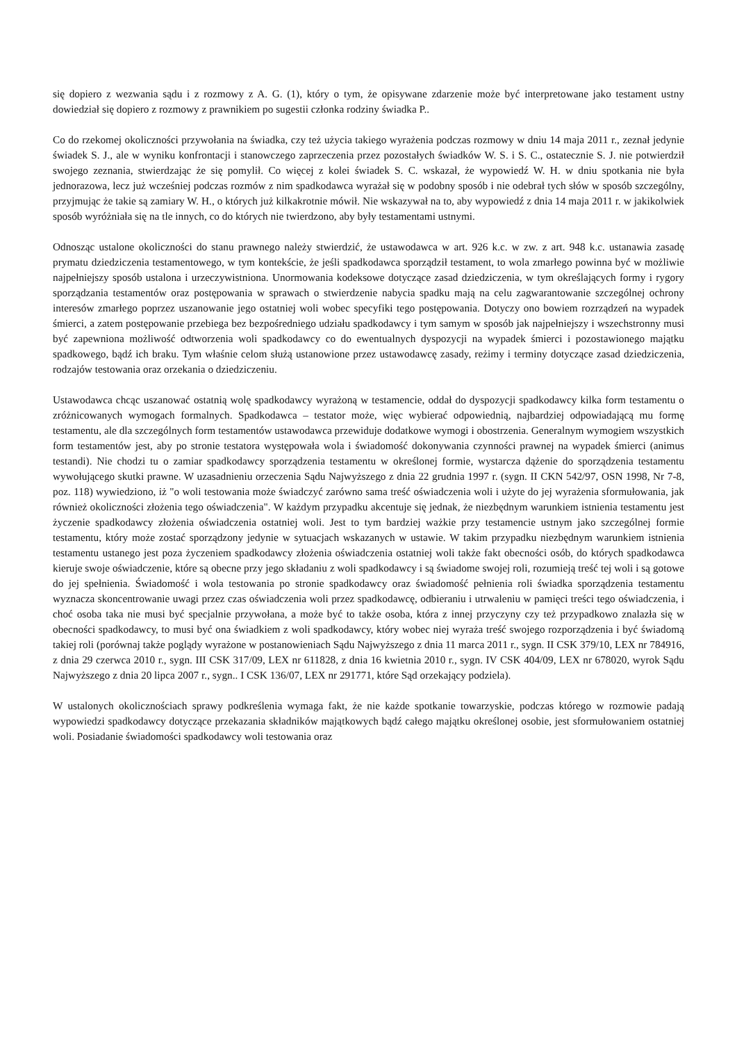się dopiero z wezwania sądu i z rozmowy z A. G. (1), który o tym, że opisywane zdarzenie może być interpretowane jako testament ustny dowiedział się dopiero z rozmowy z prawnikiem po sugestii członka rodziny świadka P..
Co do rzekomej okoliczności przywołania na świadka, czy też użycia takiego wyrażenia podczas rozmowy w dniu 14 maja 2011 r., zeznał jedynie świadek S. J., ale w wyniku konfrontacji i stanowczego zaprzeczenia przez pozostałych świadków W. S. i S. C., ostatecznie S. J. nie potwierdził swojego zeznania, stwierdzając że się pomylił. Co więcej z kolei świadek S. C. wskazał, że wypowiedź W. H. w dniu spotkania nie była jednorazowa, lecz już wcześniej podczas rozmów z nim spadkodawca wyrażał się w podobny sposób i nie odebrał tych słów w sposób szczególny, przyjmując że takie są zamiary W. H., o których już kilkakrotnie mówił. Nie wskazywał na to, aby wypowiedź z dnia 14 maja 2011 r. w jakikolwiek sposób wyróżniała się na tle innych, co do których nie twierdzono, aby były testamentami ustnymi.
Odnosząc ustalone okoliczności do stanu prawnego należy stwierdzić, że ustawodawca w art. 926 k.c. w zw. z art. 948 k.c. ustanawia zasadę prymatu dziedziczenia testamentowego, w tym kontekście, że jeśli spadkodawca sporządził testament, to wola zmarłego powinna być w możliwie najpełniejszy sposób ustalona i urzeczywistniona. Unormowania kodeksowe dotyczące zasad dziedziczenia, w tym określających formy i rygory sporządzania testamentów oraz postępowania w sprawach o stwierdzenie nabycia spadku mają na celu zagwarantowanie szczególnej ochrony interesów zmarłego poprzez uszanowanie jego ostatniej woli wobec specyfiki tego postępowania. Dotyczy ono bowiem rozrządzeń na wypadek śmierci, a zatem postępowanie przebiega bez bezpośredniego udziału spadkodawcy i tym samym w sposób jak najpełniejszy i wszechstronny musi być zapewniona możliwość odtworzenia woli spadkodawcy co do ewentualnych dyspozycji na wypadek śmierci i pozostawionego majątku spadkowego, bądź ich braku. Tym właśnie celom służą ustanowione przez ustawodawcę zasady, reżimy i terminy dotyczące zasad dziedziczenia, rodzajów testowania oraz orzekania o dziedziczeniu.
Ustawodawca chcąc uszanować ostatnią wolę spadkodawcy wyrażoną w testamencie, oddał do dyspozycji spadkodawcy kilka form testamentu o zróżnicowanych wymogach formalnych. Spadkodawca – testator może, więc wybierać odpowiednią, najbardziej odpowiadającą mu formę testamentu, ale dla szczególnych form testamentów ustawodawca przewiduje dodatkowe wymogi i obostrzenia. Generalnym wymogiem wszystkich form testamentów jest, aby po stronie testatora występowała wola i świadomość dokonywania czynności prawnej na wypadek śmierci (animus testandi). Nie chodzi tu o zamiar spadkodawcy sporządzenia testamentu w określonej formie, wystarcza dążenie do sporządzenia testamentu wywołującego skutki prawne. W uzasadnieniu orzeczenia Sądu Najwyższego z dnia 22 grudnia 1997 r. (sygn. II CKN 542/97, OSN 1998, Nr 7-8, poz. 118) wywiedziono, iż "o woli testowania może świadczyć zarówno sama treść oświadczenia woli i użyte do jej wyrażenia sformułowania, jak również okoliczności złożenia tego oświadczenia". W każdym przypadku akcentuje się jednak, że niezbędnym warunkiem istnienia testamentu jest życzenie spadkodawcy złożenia oświadczenia ostatniej woli. Jest to tym bardziej ważkie przy testamencie ustnym jako szczególnej formie testamentu, który może zostać sporządzony jedynie w sytuacjach wskazanych w ustawie. W takim przypadku niezbędnym warunkiem istnienia testamentu ustanego jest poza życzeniem spadkodawcy złożenia oświadczenia ostatniej woli także fakt obecności osób, do których spadkodawca kieruje swoje oświadczenie, które są obecne przy jego składaniu z woli spadkodawcy i są świadome swojej roli, rozumieją treść tej woli i są gotowe do jej spełnienia. Świadomość i wola testowania po stronie spadkodawcy oraz świadomość pełnienia roli świadka sporządzenia testamentu wyznacza skoncentrowanie uwagi przez czas oświadczenia woli przez spadkodawcę, odbieraniu i utrwaleniu w pamięci treści tego oświadczenia, i choć osoba taka nie musi być specjalnie przywołana, a może być to także osoba, która z innej przyczyny czy też przypadkowo znalazła się w obecności spadkodawcy, to musi być ona świadkiem z woli spadkodawcy, który wobec niej wyraża treść swojego rozporządzenia i być świadomą takiej roli (porównaj także poglądy wyrażone w postanowieniach Sądu Najwyższego z dnia 11 marca 2011 r., sygn. II CSK 379/10, LEX nr 784916, z dnia 29 czerwca 2010 r., sygn. III CSK 317/09, LEX nr 611828, z dnia 16 kwietnia 2010 r., sygn. IV CSK 404/09, LEX nr 678020, wyrok Sądu Najwyższego z dnia 20 lipca 2007 r., sygn.. I CSK 136/07, LEX nr 291771, które Sąd orzekający podziela).
W ustalonych okolicznościach sprawy podkreślenia wymaga fakt, że nie każde spotkanie towarzyskie, podczas którego w rozmowie padają wypowiedzi spadkodawcy dotyczące przekazania składników majątkowych bądź całego majątku określonej osobie, jest sformułowaniem ostatniej woli. Posiadanie świadomości spadkodawcy woli testowania oraz